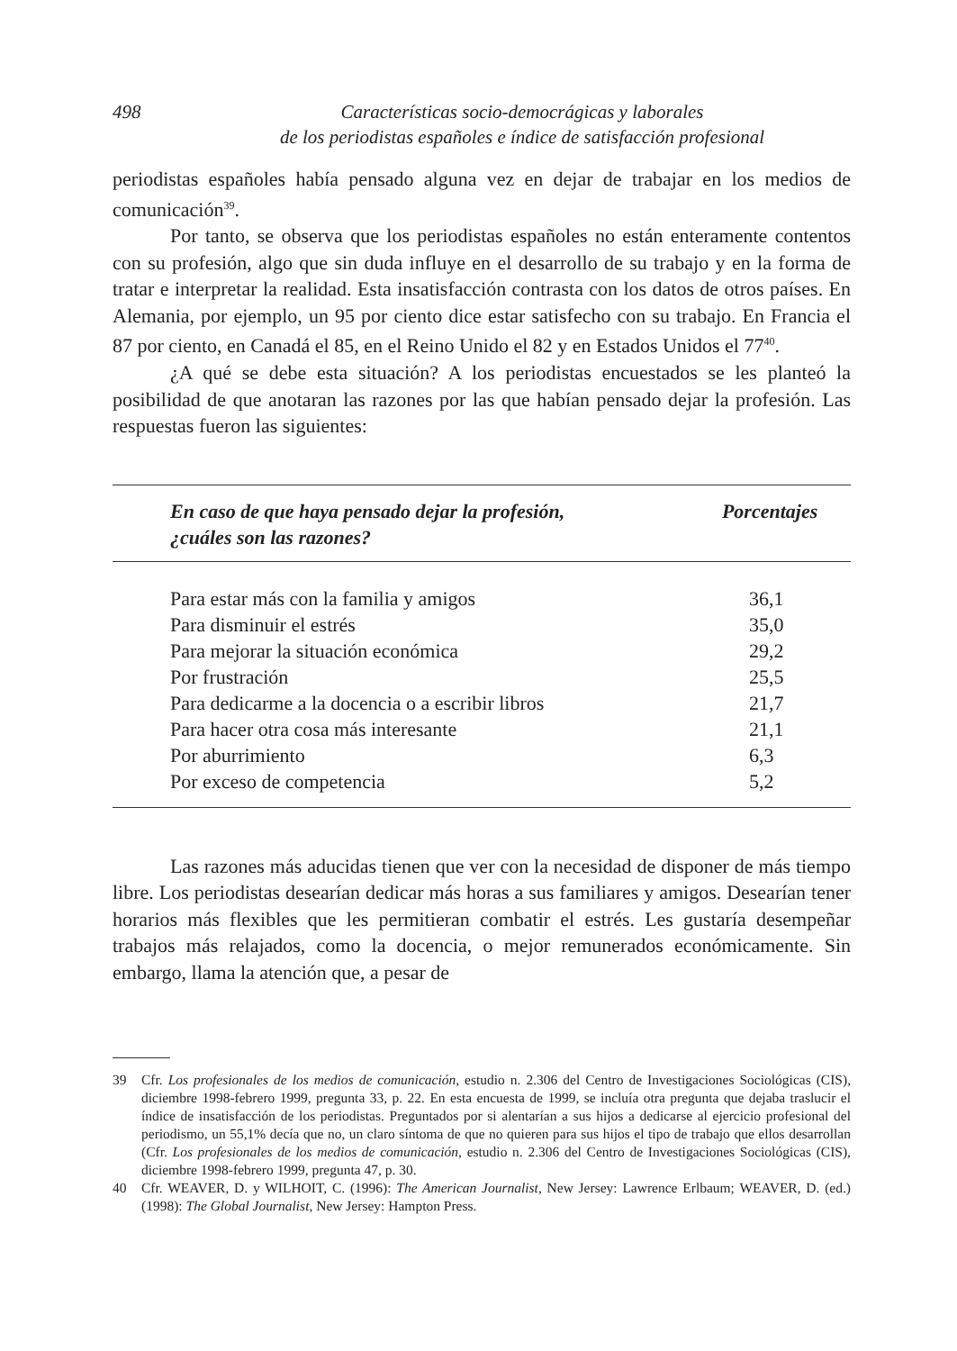498 Características socio-democrágicas y laborales
de los periodistas españoles e índice de satisfacción profesional
periodistas españoles había pensado alguna vez en dejar de trabajar en los medios de comunicación<sup>39</sup>.
Por tanto, se observa que los periodistas españoles no están enteramente contentos con su profesión, algo que sin duda influye en el desarrollo de su trabajo y en la forma de tratar e interpretar la realidad. Esta insatisfacción contrasta con los datos de otros países. En Alemania, por ejemplo, un 95 por ciento dice estar satisfecho con su trabajo. En Francia el 87 por ciento, en Canadá el 85, en el Reino Unido el 82 y en Estados Unidos el 77<sup>40</sup>.
¿A qué se debe esta situación? A los periodistas encuestados se les planteó la posibilidad de que anotaran las razones por las que habían pensado dejar la profesión. Las respuestas fueron las siguientes:
| En caso de que haya pensado dejar la profesión, ¿cuáles son las razones? | Porcentajes |
| --- | --- |
| Para estar más con la familia y amigos | 36,1 |
| Para disminuir el estrés | 35,0 |
| Para mejorar la situación económica | 29,2 |
| Por frustración | 25,5 |
| Para dedicarme a la docencia o a escribir libros | 21,7 |
| Para hacer otra cosa más interesante | 21,1 |
| Por aburrimiento | 6,3 |
| Por exceso de competencia | 5,2 |
Las razones más aducidas tienen que ver con la necesidad de disponer de más tiempo libre. Los periodistas desearían dedicar más horas a sus familiares y amigos. Desearían tener horarios más flexibles que les permitieran combatir el estrés. Les gustaría desempeñar trabajos más relajados, como la docencia, o mejor remunerados económicamente. Sin embargo, llama la atención que, a pesar de
39 Cfr. Los profesionales de los medios de comunicación, estudio n. 2.306 del Centro de Investigaciones Sociológicas (CIS), diciembre 1998-febrero 1999, pregunta 33, p. 22. En esta encuesta de 1999, se incluía otra pregunta que dejaba traslucir el índice de insatisfacción de los periodistas. Preguntados por si alentarían a sus hijos a dedicarse al ejercicio profesional del periodismo, un 55,1% decía que no, un claro síntoma de que no quieren para sus hijos el tipo de trabajo que ellos desarrollan (Cfr. Los profesionales de los medios de comunicación, estudio n. 2.306 del Centro de Investigaciones Sociológicas (CIS), diciembre 1998-febrero 1999, pregunta 47, p. 30.
40 Cfr. WEAVER, D. y WILHOIT, C. (1996): The American Journalist, New Jersey: Lawrence Erlbaum; WEAVER, D. (ed.) (1998): The Global Journalist, New Jersey: Hampton Press.